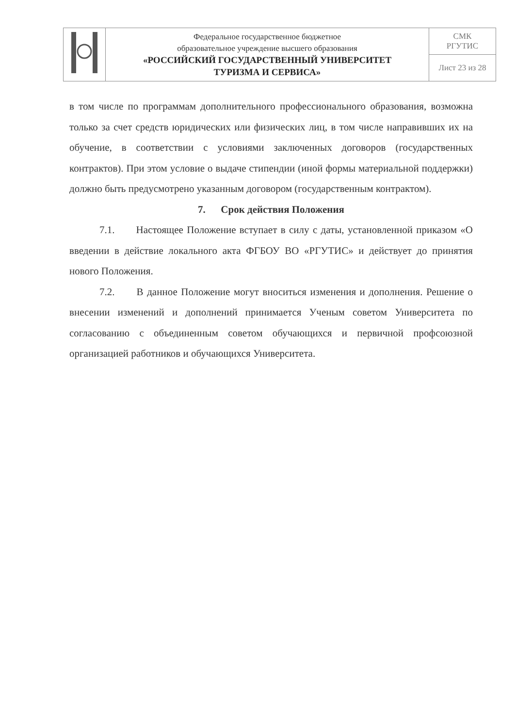| | Федеральное государственное бюджетное образовательное учреждение высшего образования «РОССИЙСКИЙ ГОСУДАРСТВЕННЫЙ УНИВЕРСИТЕТ ТУРИЗМА И СЕРВИСА» | СМК РГУТИС |
| | | Лист 23 из 28 |
в том числе по программам дополнительного профессионального образования, возможна только за счет средств юридических или физических лиц, в том числе направивших их на обучение, в соответствии с условиями заключенных договоров (государственных контрактов). При этом условие о выдаче стипендии (иной формы материальной поддержки) должно быть предусмотрено указанным договором (государственным контрактом).
7. Срок действия Положения
7.1. Настоящее Положение вступает в силу с даты, установленной приказом «О введении в действие локального акта ФГБОУ ВО «РГУТИС» и действует до принятия нового Положения.
7.2. В данное Положение могут вноситься изменения и дополнения. Решение о внесении изменений и дополнений принимается Ученым советом Университета по согласованию с объединенным советом обучающихся и первичной профсоюзной организацией работников и обучающихся Университета.